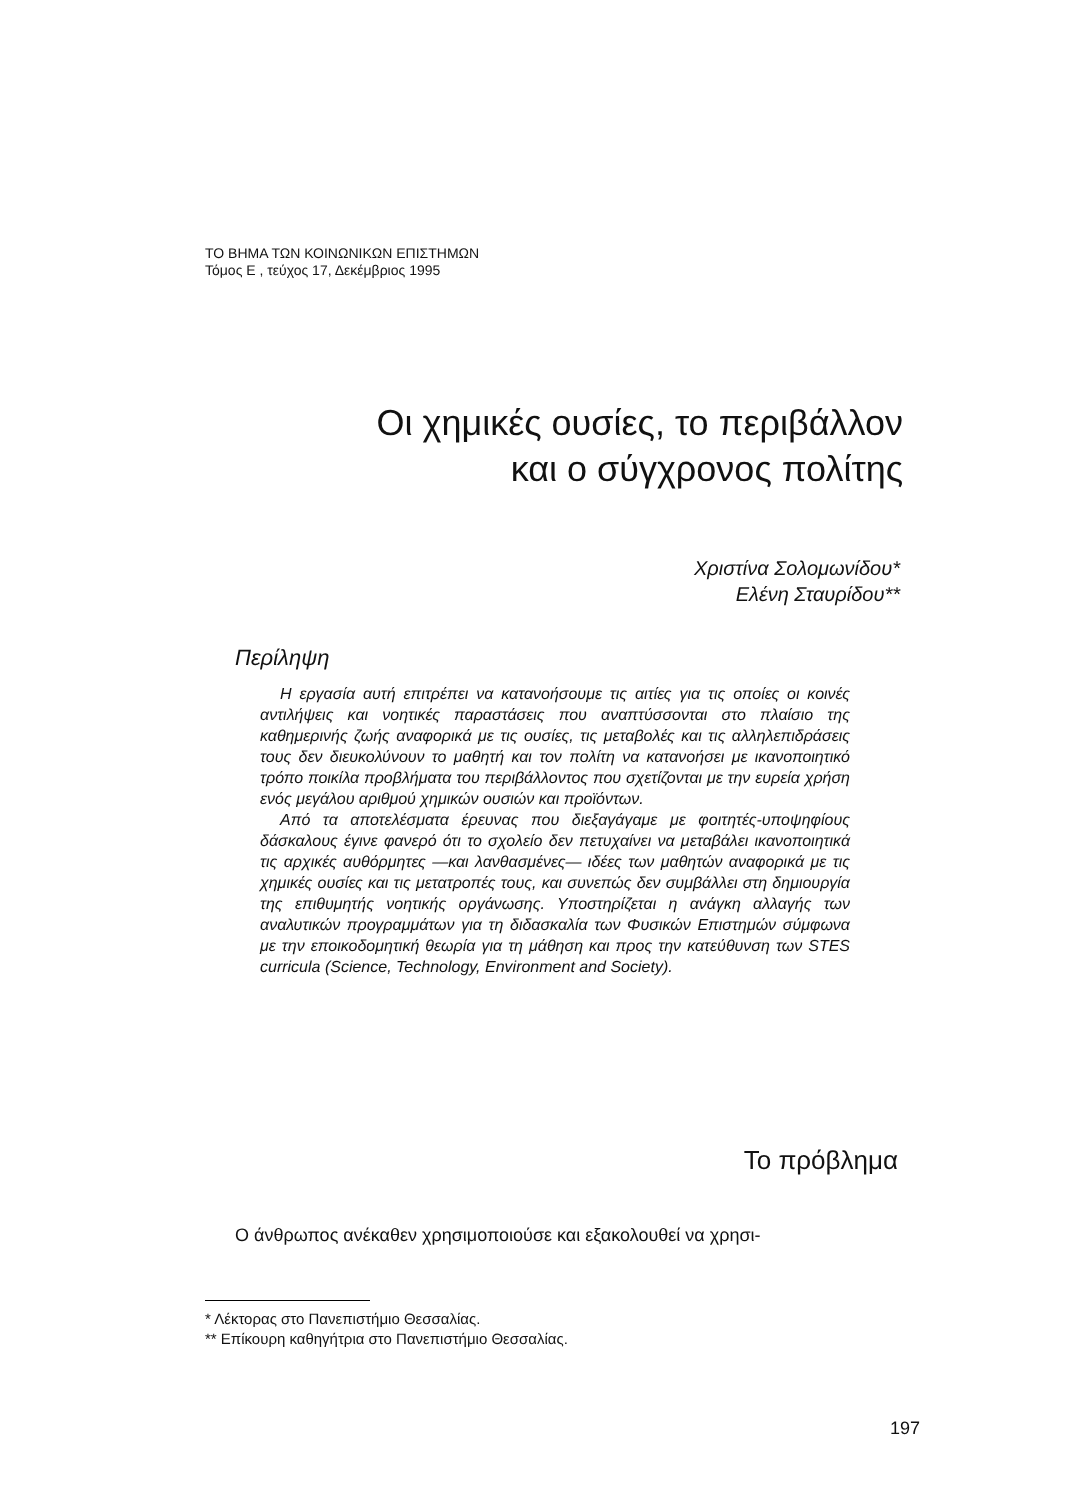ΤΟ ΒΗΜΑ ΤΩΝ ΚΟΙΝΩΝΙΚΩΝ ΕΠΙΣΤΗΜΩΝ
Τόμος Ε , τεύχος 17, Δεκέμβριος 1995
Οι χημικές ουσίες, το περιβάλλον
και ο σύγχρονος πολίτης
Χριστίνα Σολομωνίδου*
Ελένη Σταυρίδου**
Περίληψη
Η εργασία αυτή επιτρέπει να κατανοήσουμε τις αιτίες για τις οποίες οι κοινές αντιλήψεις και νοητικές παραστάσεις που αναπτύσσονται στο πλαίσιο της καθημερινής ζωής αναφορικά με τις ουσίες, τις μεταβολές και τις αλληλεπιδράσεις τους δεν διευκολύνουν το μαθητή και τον πολίτη να κατανοήσει με ικανοποιητικό τρόπο ποικίλα προβλήματα του περιβάλλοντος που σχετίζονται με την ευρεία χρήση ενός μεγάλου αριθμού χημικών ουσιών και προϊόντων.
Από τα αποτελέσματα έρευνας που διεξαγάγαμε με φοιτητές-υποψηφίους δάσκαλους έγινε φανερό ότι το σχολείο δεν πετυχαίνει να μεταβάλει ικανοποιητικά τις αρχικές αυθόρμητες —και λανθασμένες— ιδέες των μαθητών αναφορικά με τις χημικές ουσίες και τις μετατροπές τους, και συνεπώς δεν συμβάλλει στη δημιουργία της επιθυμητής νοητικής οργάνωσης. Υποστηρίζεται η ανάγκη αλλαγής των αναλυτικών προγραμμάτων για τη διδασκαλία των Φυσικών Επιστημών σύμφωνα με την εποικοδομητική θεωρία για τη μάθηση και προς την κατεύθυνση των STES curricula (Science, Technology, Environment and Society).
Το πρόβλημα
Ο άνθρωπος ανέκαθεν χρησιμοποιούσε και εξακολουθεί να χρησι-
* Λέκτορας στο Πανεπιστήμιο Θεσσαλίας.
** Επίκουρη καθηγήτρια στο Πανεπιστήμιο Θεσσαλίας.
197